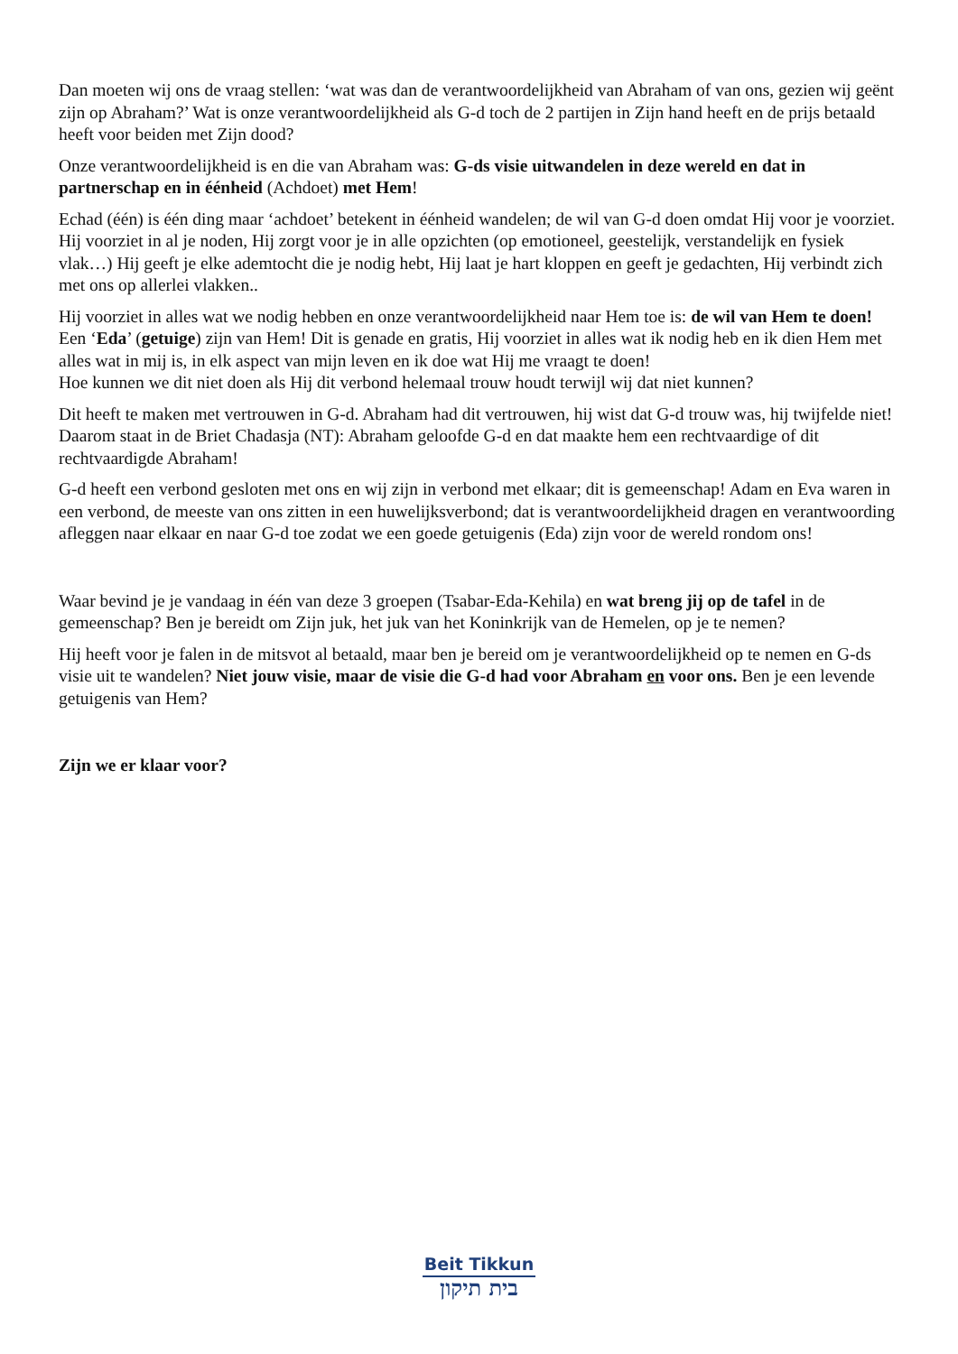Dan moeten wij ons de vraag stellen: ‘wat was dan de verantwoordelijkheid van Abraham of van ons, gezien wij geënt zijn op Abraham?’ Wat is onze verantwoordelijkheid als G-d toch de 2 partijen in Zijn hand heeft en de prijs betaald heeft voor beiden met Zijn dood?
Onze verantwoordelijkheid is en die van Abraham was: G-ds visie uitwandelen in deze wereld en dat in partnerschap en in éénheid (Achdoet) met Hem!
Echad (één) is één ding maar ‘achdoet’ betekent in éénheid wandelen; de wil van G-d doen omdat Hij voor je voorziet. Hij voorziet in al je noden, Hij zorgt voor je in alle opzichten (op emotioneel, geestelijk, verstandelijk en fysiek vlak…) Hij geeft je elke ademtocht die je nodig hebt, Hij laat je hart kloppen en geeft je gedachten, Hij verbindt zich met ons op allerlei vlakken..
Hij voorziet in alles wat we nodig hebben en onze verantwoordelijkheid naar Hem toe is: de wil van Hem te doen! Een ‘Eda’ (getuige) zijn van Hem! Dit is genade en gratis, Hij voorziet in alles wat ik nodig heb en ik dien Hem met alles wat in mij is, in elk aspect van mijn leven en ik doe wat Hij me vraagt te doen!
Hoe kunnen we dit niet doen als Hij dit verbond helemaal trouw houdt terwijl wij dat niet kunnen?
Dit heeft te maken met vertrouwen in G-d. Abraham had dit vertrouwen, hij wist dat G-d trouw was, hij twijfelde niet! Daarom staat in de Briet Chadasja (NT): Abraham geloofde G-d en dat maakte hem een rechtvaardige of dit rechtvaardigde Abraham!
G-d heeft een verbond gesloten met ons en wij zijn in verbond met elkaar; dit is gemeenschap! Adam en Eva waren in een verbond, de meeste van ons zitten in een huwelijksverbond; dat is verantwoordelijkheid dragen en verantwoording afleggen naar elkaar en naar G-d toe zodat we een goede getuigenis (Eda) zijn voor de wereld rondom ons!
Waar bevind je je vandaag in één van deze 3 groepen (Tsabar-Eda-Kehila) en wat breng jij op de tafel in de gemeenschap? Ben je bereidt om Zijn juk, het juk van het Koninkrijk van de Hemelen, op je te nemen?
Hij heeft voor je falen in de mitsvot al betaald, maar ben je bereid om je verantwoordelijkheid op te nemen en G-ds visie uit te wandelen? Niet jouw visie, maar de visie die G-d had voor Abraham en voor ons. Ben je een levende getuigenis van Hem?
Zijn we er klaar voor?
Beit Tikkun
בית תיקון